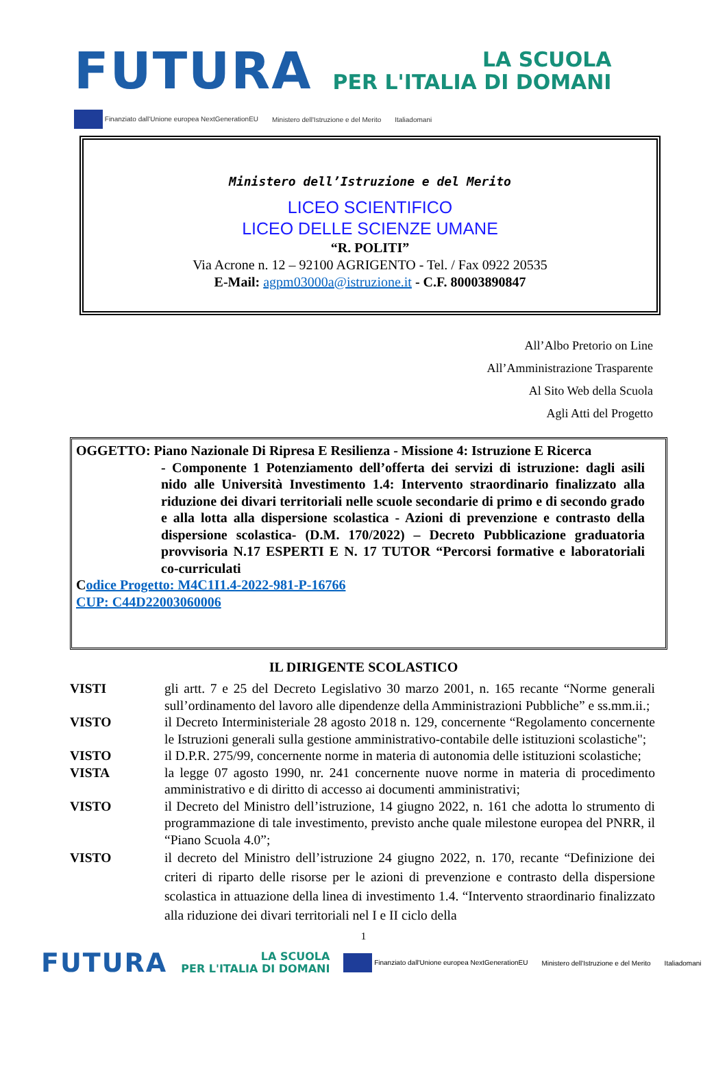FUTURA
LA SCUOLA
PER L'ITALIA DI DOMANI
Finanziato dall'Unione europea NextGenerationEU Ministero dell'Istruzione e del Merito Italiadomani
Ministero dell’Istruzione e del Merito
LICEO SCIENTIFICO
LICEO DELLE SCIENZE UMANE
“R. POLITI”
Via Acrone n. 12 – 92100 AGRIGENTO - Tel. / Fax 0922 20535
E-Mail: agpm03000a@istruzione.it - C.F. 80003890847
All’Albo Pretorio on Line
All’Amministrazione Trasparente
Al Sito Web della Scuola
Agli Atti del Progetto
OGGETTO: Piano Nazionale Di Ripresa E Resilienza - Missione 4: Istruzione E Ricerca
- Componente 1 Potenziamento dell’offerta dei servizi di istruzione: dagli asili nido alle Università Investimento 1.4: Intervento straordinario finalizzato alla riduzione dei divari territoriali nelle scuole secondarie di primo e di secondo grado e alla lotta alla dispersione scolastica - Azioni di prevenzione e contrasto della dispersione scolastica- (D.M. 170/2022) – Decreto Pubblicazione graduatoria provvisoria N.17 ESPERTI E N. 17 TUTOR “Percorsi formative e laboratoriali co-curriculati
Codice Progetto: M4C1I1.4-2022-981-P-16766
CUP: C44D22003060006
IL DIRIGENTE SCOLASTICO
VISTI gli artt. 7 e 25 del Decreto Legislativo 30 marzo 2001, n. 165 recante “Norme generali sull’ordinamento del lavoro alle dipendenze della Amministrazioni Pubbliche” e ss.mm.ii.;
VISTO il Decreto Interministeriale 28 agosto 2018 n. 129, concernente “Regolamento concernente le Istruzioni generali sulla gestione amministrativo-contabile delle istituzioni scolastiche";
VISTO il D.P.R. 275/99, concernente norme in materia di autonomia delle istituzioni scolastiche;
VISTA la legge 07 agosto 1990, nr. 241 concernente nuove norme in materia di procedimento amministrativo e di diritto di accesso ai documenti amministrativi;
VISTO il Decreto del Ministro dell’istruzione, 14 giugno 2022, n. 161 che adotta lo strumento di programmazione di tale investimento, previsto anche quale milestone europea del PNRR, il “Piano Scuola 4.0”;
VISTO il decreto del Ministro dell’istruzione 24 giugno 2022, n. 170, recante “Definizione dei criteri di riparto delle risorse per le azioni di prevenzione e contrasto della dispersione scolastica in attuazione della linea di investimento 1.4. “Intervento straordinario finalizzato alla riduzione dei divari territoriali nel I e II ciclo della
1
FUTURA LA SCUOLA
PER L'ITALIA DI DOMANI Finanziato dall'Unione europea NextGenerationEU Ministero dell'Istruzione e del Merito Italiadomani